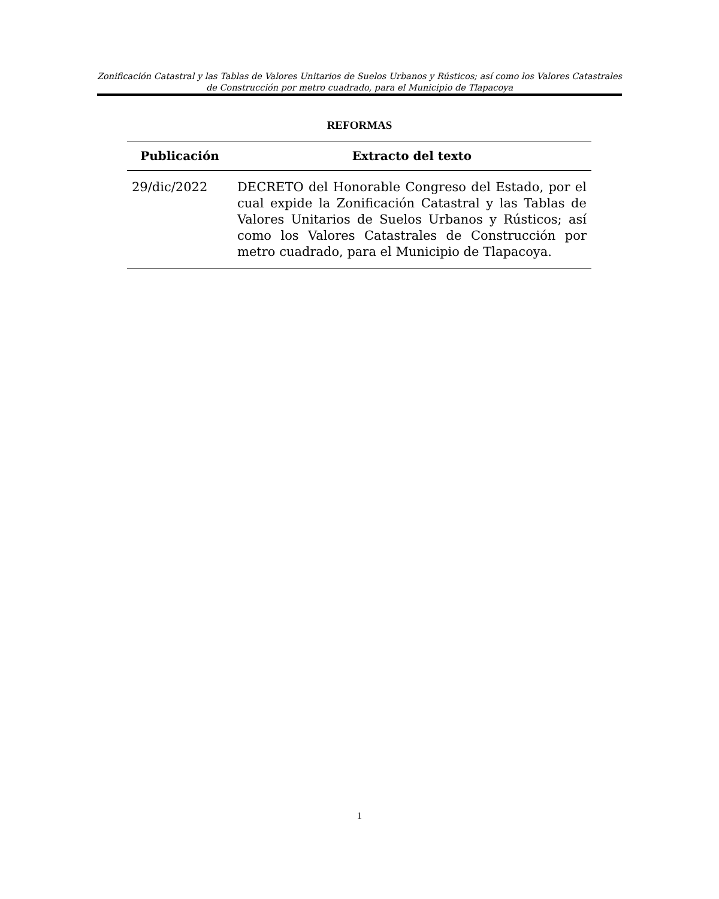Zonificación Catastral y las Tablas de Valores Unitarios de Suelos Urbanos y Rústicos; así como los Valores Catastrales de Construcción por metro cuadrado, para el Municipio de Tlapacoya
REFORMAS
| Publicación | Extracto del texto |
| --- | --- |
| 29/dic/2022 | DECRETO del Honorable Congreso del Estado, por el cual expide la Zonificación Catastral y las Tablas de Valores Unitarios de Suelos Urbanos y Rústicos; así como los Valores Catastrales de Construcción por metro cuadrado, para el Municipio de Tlapacoya. |
1